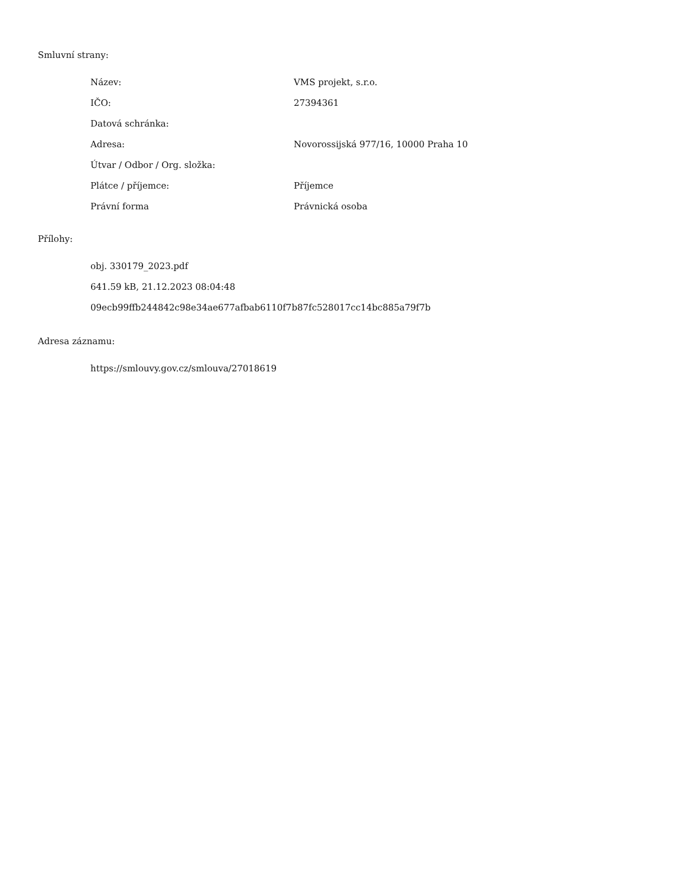Smluvní strany:
| Název: | VMS projekt, s.r.o. |
| IČO: | 27394361 |
| Datová schránka: | |
| Adresa: | Novorossijská 977/16, 10000 Praha 10 |
| Útvar / Odbor / Org. složka: | |
| Plátce / příjemce: | Příjemce |
| Právní forma | Právnická osoba |
Přílohy:
obj. 330179_2023.pdf
641.59 kB, 21.12.2023 08:04:48
09ecb99ffb244842c98e34ae677afbab6110f7b87fc528017cc14bc885a79f7b
Adresa záznamu:
https://smlouvy.gov.cz/smlouva/27018619